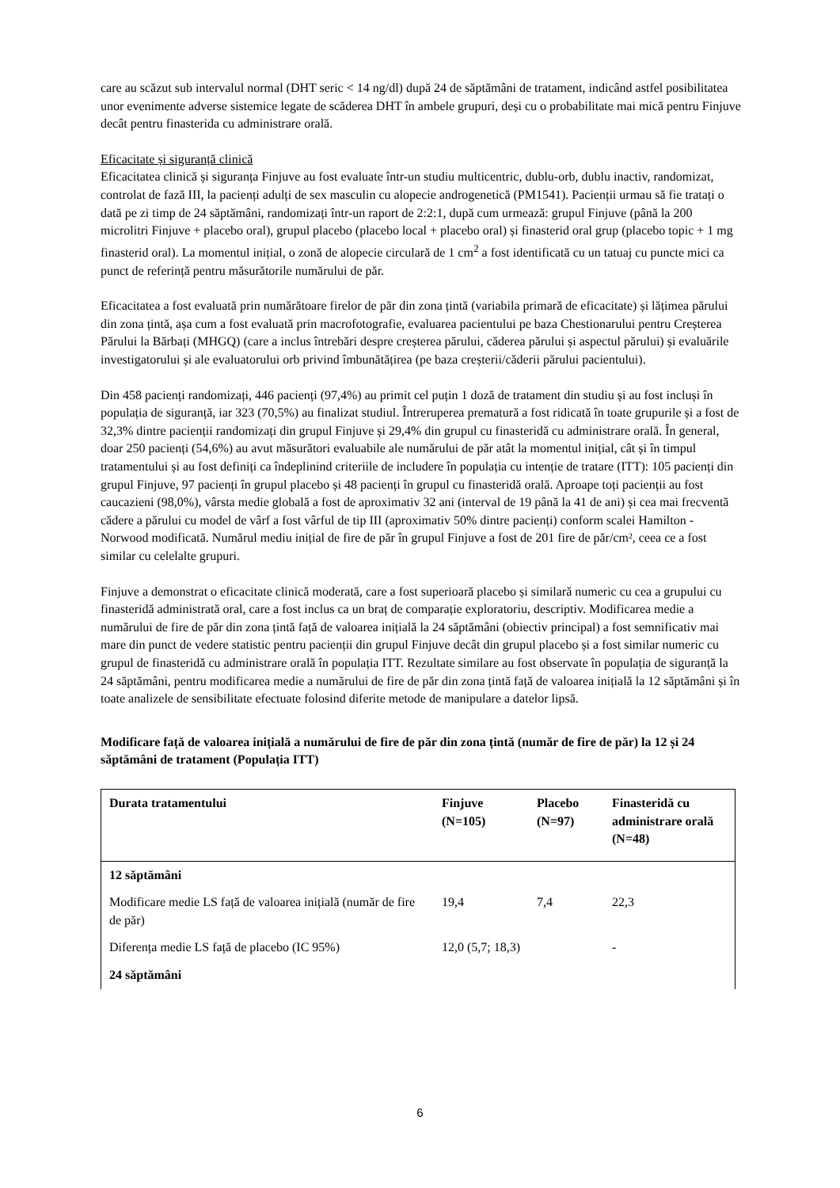care au scăzut sub intervalul normal (DHT seric < 14 ng/dl) după 24 de săptămâni de tratament, indicând astfel posibilitatea unor evenimente adverse sistemice legate de scăderea DHT în ambele grupuri, deși cu o probabilitate mai mică pentru Finjuve decât pentru finasterida cu administrare orală.
Eficacitate și siguranță clinică
Eficacitatea clinică și siguranța Finjuve au fost evaluate într-un studiu multicentric, dublu-orb, dublu inactiv, randomizat, controlat de fază III, la pacienți adulți de sex masculin cu alopecie androgenetică (PM1541). Pacienții urmau să fie tratați o dată pe zi timp de 24 săptămâni, randomizați într-un raport de 2:2:1, după cum urmează: grupul Finjuve (până la 200 microlitri Finjuve + placebo oral), grupul placebo (placebo local + placebo oral) și finasterid oral grup (placebo topic + 1 mg finasterid oral). La momentul inițial, o zonă de alopecie circulară de 1 cm<sup>2</sup> a fost identificată cu un tatuaj cu puncte mici ca punct de referință pentru măsurătorile numărului de păr.
Eficacitatea a fost evaluată prin numărătoare firelor de păr din zona țintă (variabila primară de eficacitate) și lățimea părului din zona țintă, așa cum a fost evaluată prin macrofotografie, evaluarea pacientului pe baza Chestionarului pentru Creșterea Părului la Bărbați (MHGQ) (care a inclus întrebări despre creșterea părului, căderea părului și aspectul părului) și evaluările investigatorului și ale evaluatorului orb privind îmbunătățirea (pe baza creșterii/căderii părului pacientului).
Din 458 pacienți randomizați, 446 pacienți (97,4%) au primit cel puțin 1 doză de tratament din studiu și au fost incluși în populația de siguranță, iar 323 (70,5%) au finalizat studiul. Întreruperea prematură a fost ridicată în toate grupurile și a fost de 32,3% dintre pacienții randomizați din grupul Finjuve și 29,4% din grupul cu finasteridă cu administrare orală. În general, doar 250 pacienți (54,6%) au avut măsurători evaluabile ale numărului de păr atât la momentul inițial, cât și în timpul tratamentului și au fost definiți ca îndeplinind criteriile de includere în populația cu intenție de tratare (ITT): 105 pacienți din grupul Finjuve, 97 pacienți în grupul placebo și 48 pacienți în grupul cu finasteridă orală. Aproape toți pacienții au fost caucazieni (98,0%), vârsta medie globală a fost de aproximativ 32 ani (interval de 19 până la 41 de ani) și cea mai frecventă cădere a părului cu model de vârf a fost vârful de tip III (aproximativ 50% dintre pacienți) conform scalei Hamilton - Norwood modificată. Numărul mediu inițial de fire de păr în grupul Finjuve a fost de 201 fire de păr/cm², ceea ce a fost similar cu celelalte grupuri.
Finjuve a demonstrat o eficacitate clinică moderată, care a fost superioară placebo și similară numeric cu cea a grupului cu finasteridă administrată oral, care a fost inclus ca un braț de comparație exploratoriu, descriptiv. Modificarea medie a numărului de fire de păr din zona țintă față de valoarea inițială la 24 săptămâni (obiectiv principal) a fost semnificativ mai mare din punct de vedere statistic pentru pacienții din grupul Finjuve decât din grupul placebo și a fost similar numeric cu grupul de finasteridă cu administrare orală în populația ITT. Rezultate similare au fost observate în populația de siguranță la 24 săptămâni, pentru modificarea medie a numărului de fire de păr din zona țintă față de valoarea inițială la 12 săptămâni și în toate analizele de sensibilitate efectuate folosind diferite metode de manipulare a datelor lipsă.
Modificare față de valoarea inițială a numărului de fire de păr din zona țintă (număr de fire de păr) la 12 și 24 săptămâni de tratament (Populația ITT)
| Durata tratamentului | Finjuve (N=105) | Placebo (N=97) | Finasteridă cu administrare orală (N=48) |
| --- | --- | --- | --- |
| 12 săptămâni | | | |
| Modificare medie LS față de valoarea inițială (număr de fire de păr) | 19,4 | 7,4 | 22,3 |
| Diferența medie LS față de placebo (IC 95%) | 12,0 (5,7; 18,3) | | - |
| 24 săptămâni | | | |
6